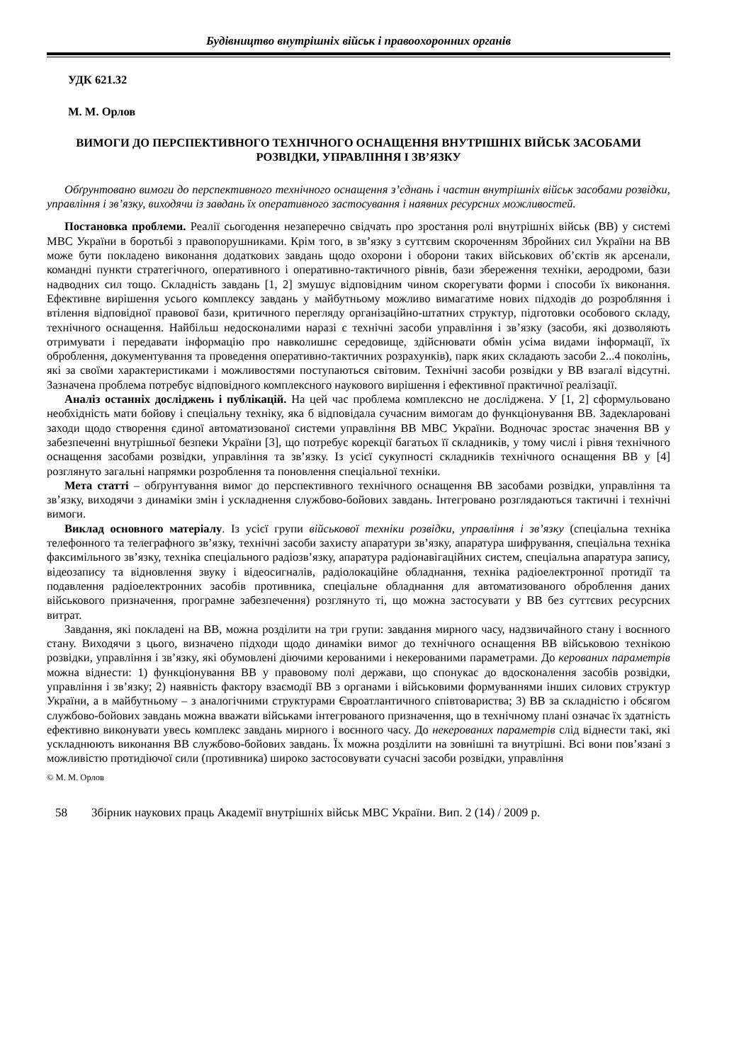Будівництво внутрішніх військ і правоохоронних органів
УДК 621.32
М. М. Орлов
ВИМОГИ ДО ПЕРСПЕКТИВНОГО ТЕХНІЧНОГО ОСНАЩЕННЯ ВНУТРІШНІХ ВІЙСЬК ЗАСОБАМИ РОЗВІДКИ, УПРАВЛІННЯ І ЗВ’ЯЗКУ
Обґрунтовано вимоги до перспективного технічного оснащення з’єднань і частин внутрішніх військ засобами розвідки, управління і зв’язку, виходячи із завдань їх оперативного застосування і наявних ресурсних можливостей.
Постановка проблеми. Реалії сьогодення незаперечно свідчать про зростання ролі внутрішніх військ (ВВ) у системі МВС України в боротьбі з правопорушниками. Крім того, в зв’язку з суттєвим скороченням Збройних сил України на ВВ може бути покладено виконання додаткових завдань щодо охорони і оборони таких військових об’єктів як арсенали, командні пункти стратегічного, оперативного і оперативно-тактичного рівнів, бази збереження техніки, аеродроми, бази надводних сил тощо. Складність завдань [1, 2] змушує відповідним чином скорегувати форми і способи їх виконання. Ефективне вирішення усього комплексу завдань у майбутньому можливо вимагатиме нових підходів до розробляння і втілення відповідної правової бази, критичного перегляду організаційно-штатних структур, підготовки особового складу, технічного оснащення. Найбільш недосконалими наразі є технічні засоби управління і зв’язку (засоби, які дозволяють отримувати і передавати інформацію про навколишнє середовище, здійснювати обмін усіма видами інформації, їх оброблення, документування та проведення оперативно-тактичних розрахунків), парк яких складають засоби 2...4 поколінь, які за своїми характеристиками і можливостями поступаються світовим. Технічні засоби розвідки у ВВ взагалі відсутні. Зазначена проблема потребує відповідного комплексного наукового вирішення і ефективної практичної реалізації.
Аналіз останніх досліджень і публікацій. На цей час проблема комплексно не досліджена. У [1, 2] сформульовано необхідність мати бойову і спеціальну техніку, яка б відповідала сучасним вимогам до функціонування ВВ. Задекларовані заходи щодо створення єдиної автоматизованої системи управління ВВ МВС України. Водночас зростає значення ВВ у забезпеченні внутрішньої безпеки України [3], що потребує корекції багатьох її складників, у тому числі і рівня технічного оснащення засобами розвідки, управління та зв’язку. Із усієї сукупності складників технічного оснащення ВВ у [4] розглянуто загальні напрямки розроблення та поновлення спеціальної техніки.
Мета статті – обґрунтування вимог до перспективного технічного оснащення ВВ засобами розвідки, управління та зв’язку, виходячи з динаміки змін і ускладнення службово-бойових завдань. Інтегровано розглядаються тактичні і технічні вимоги.
Виклад основного матеріалу. Із усієї групи військової техніки розвідки, управління і зв’язку (спеціальна техніка телефонного та телеграфного зв’язку, технічні засоби захисту апаратури зв’язку, апаратура шифрування, спеціальна техніка факсимільного зв’язку, техніка спеціального радіозв’язку, апаратура радіонавігаційних систем, спеціальна апаратура запису, відеозапису та відновлення звуку і відеосигналів, радіолокаційне обладнання, техніка радіоелектронної протидії та подавлення радіоелектронних засобів противника, спеціальне обладнання для автоматизованого оброблення даних військового призначення, програмне забезпечення) розглянуто ті, що можна застосувати у ВВ без суттєвих ресурсних витрат.
Завдання, які покладені на ВВ, можна розділити на три групи: завдання мирного часу, надзвичайного стану і воєнного стану. Виходячи з цього, визначено підходи щодо динаміки вимог до технічного оснащення ВВ військовою технікою розвідки, управління і зв’язку, які обумовлені діючими керованими і некерованими параметрами. До керованих параметрів можна віднести: 1) функціонування ВВ у правовому полі держави, що спонукає до вдосконалення засобів розвідки, управління і зв’язку; 2) наявність фактору взаємодії ВВ з органами і військовими формуваннями інших силових структур України, а в майбутньому – з аналогічними структурами Євроатлантичного співтовариства; 3) ВВ за складністю і обсягом службово-бойових завдань можна вважати військами інтегрованого призначення, що в технічному плані означає їх здатність ефективно виконувати увесь комплекс завдань мирного і воєнного часу. До некерованих параметрів слід віднести такі, які ускладнюють виконання ВВ службово-бойових завдань. Їх можна розділити на зовнішні та внутрішні. Всі вони пов’язані з можливістю протидіючої сили (противника) широко застосовувати сучасні засоби розвідки, управління
© М. М. Орлов
58 Збірник наукових праць Академії внутрішніх військ МВС України. Вип. 2 (14) / 2009 р.